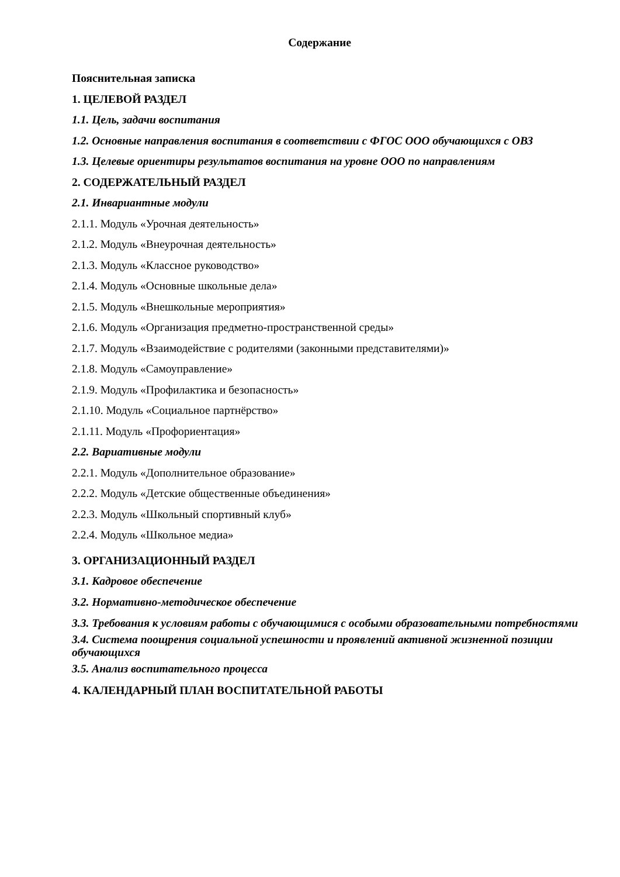Содержание
Пояснительная записка
1. ЦЕЛЕВОЙ РАЗДЕЛ
1.1. Цель, задачи воспитания
1.2. Основные направления воспитания в соответствии с ФГОС ООО обучающихся с ОВЗ
1.3. Целевые ориентиры результатов воспитания на уровне ООО по направлениям
2. СОДЕРЖАТЕЛЬНЫЙ РАЗДЕЛ
2.1. Инвариантные модули
2.1.1. Модуль «Урочная деятельность»
2.1.2. Модуль «Внеурочная деятельность»
2.1.3. Модуль «Классное руководство»
2.1.4. Модуль «Основные школьные дела»
2.1.5. Модуль «Внешкольные мероприятия»
2.1.6. Модуль «Организация предметно-пространственной среды»
2.1.7. Модуль «Взаимодействие с родителями (законными представителями)»
2.1.8. Модуль «Самоуправление»
2.1.9. Модуль «Профилактика и безопасность»
2.1.10. Модуль «Социальное партнёрство»
2.1.11. Модуль «Профориентация»
2.2. Вариативные модули
2.2.1. Модуль «Дополнительное образование»
2.2.2. Модуль «Детские общественные объединения»
2.2.3. Модуль «Школьный спортивный клуб»
2.2.4. Модуль «Школьное медиа»
3. ОРГАНИЗАЦИОННЫЙ РАЗДЕЛ
3.1. Кадровое обеспечение
3.2. Нормативно-методическое обеспечение
3.3. Требования к условиям работы с обучающимися с особыми образовательными потребностями
3.4. Система поощрения социальной успешности и проявлений активной жизненной позиции обучающихся
3.5. Анализ воспитательного процесса
4. КАЛЕНДАРНЫЙ ПЛАН ВОСПИТАТЕЛЬНОЙ РАБОТЫ